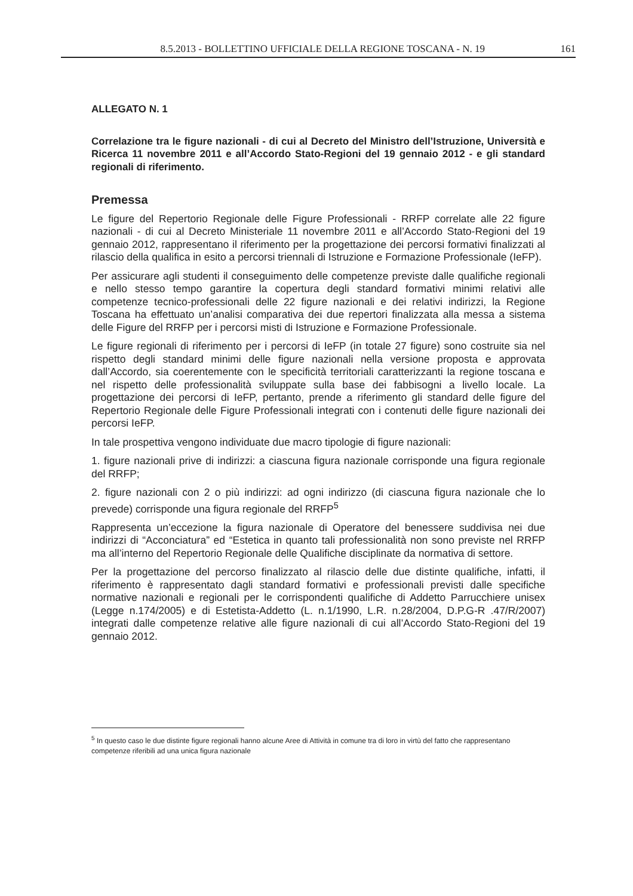8.5.2013 - BOLLETTINO UFFICIALE DELLA REGIONE TOSCANA - N. 19 161
ALLEGATO N. 1
Correlazione tra le figure nazionali - di cui al Decreto del Ministro dell’Istruzione, Università e Ricerca 11 novembre 2011 e all’Accordo Stato-Regioni del 19 gennaio 2012 - e gli standard regionali di riferimento.
Premessa
Le figure del Repertorio Regionale delle Figure Professionali - RRFP correlate alle 22 figure nazionali - di cui al Decreto Ministeriale 11 novembre 2011 e all’Accordo Stato-Regioni del 19 gennaio 2012, rappresentano il riferimento per la progettazione dei percorsi formativi finalizzati al rilascio della qualifica in esito a percorsi triennali di Istruzione e Formazione Professionale (IeFP).
Per assicurare agli studenti il conseguimento delle competenze previste dalle qualifiche regionali e nello stesso tempo garantire la copertura degli standard formativi minimi relativi alle competenze tecnico-professionali delle 22 figure nazionali e dei relativi indirizzi, la Regione Toscana ha effettuato un’analisi comparativa dei due repertori finalizzata alla messa a sistema delle Figure del RRFP per i percorsi misti di Istruzione e Formazione Professionale.
Le figure regionali di riferimento per i percorsi di IeFP (in totale 27 figure) sono costruite sia nel rispetto degli standard minimi delle figure nazionali nella versione proposta e approvata dall’Accordo, sia coerentemente con le specificità territoriali caratterizzanti la regione toscana e nel rispetto delle professionalità sviluppate sulla base dei fabbisogni a livello locale. La progettazione dei percorsi di IeFP, pertanto, prende a riferimento gli standard delle figure del Repertorio Regionale delle Figure Professionali integrati con i contenuti delle figure nazionali dei percorsi IeFP.
In tale prospettiva vengono individuate due macro tipologie di figure nazionali:
1. figure nazionali prive di indirizzi: a ciascuna figura nazionale corrisponde una figura regionale del RRFP;
2. figure nazionali con 2 o più indirizzi: ad ogni indirizzo (di ciascuna figura nazionale che lo prevede) corrisponde una figura regionale del RRFP<sup>5</sup>
Rappresenta un’eccezione la figura nazionale di Operatore del benessere suddivisa nei due indirizzi di “Acconciatura” ed “Estetica in quanto tali professionalità non sono previste nel RRFP ma all’interno del Repertorio Regionale delle Qualifiche disciplinate da normativa di settore.
Per la progettazione del percorso finalizzato al rilascio delle due distinte qualifiche, infatti, il riferimento è rappresentato dagli standard formativi e professionali previsti dalle specifiche normative nazionali e regionali per le corrispondenti qualifiche di Addetto Parrucchiere unisex (Legge n.174/2005) e di Estetista-Addetto (L. n.1/1990, L.R. n.28/2004, D.P.G-R .47/R/2007) integrati dalle competenze relative alle figure nazionali di cui all’Accordo Stato-Regioni del 19 gennaio 2012.
<sup>5</sup> In questo caso le due distinte figure regionali hanno alcune Aree di Attività in comune tra di loro in virtù del fatto che rappresentano competenze riferibili ad una unica figura nazionale